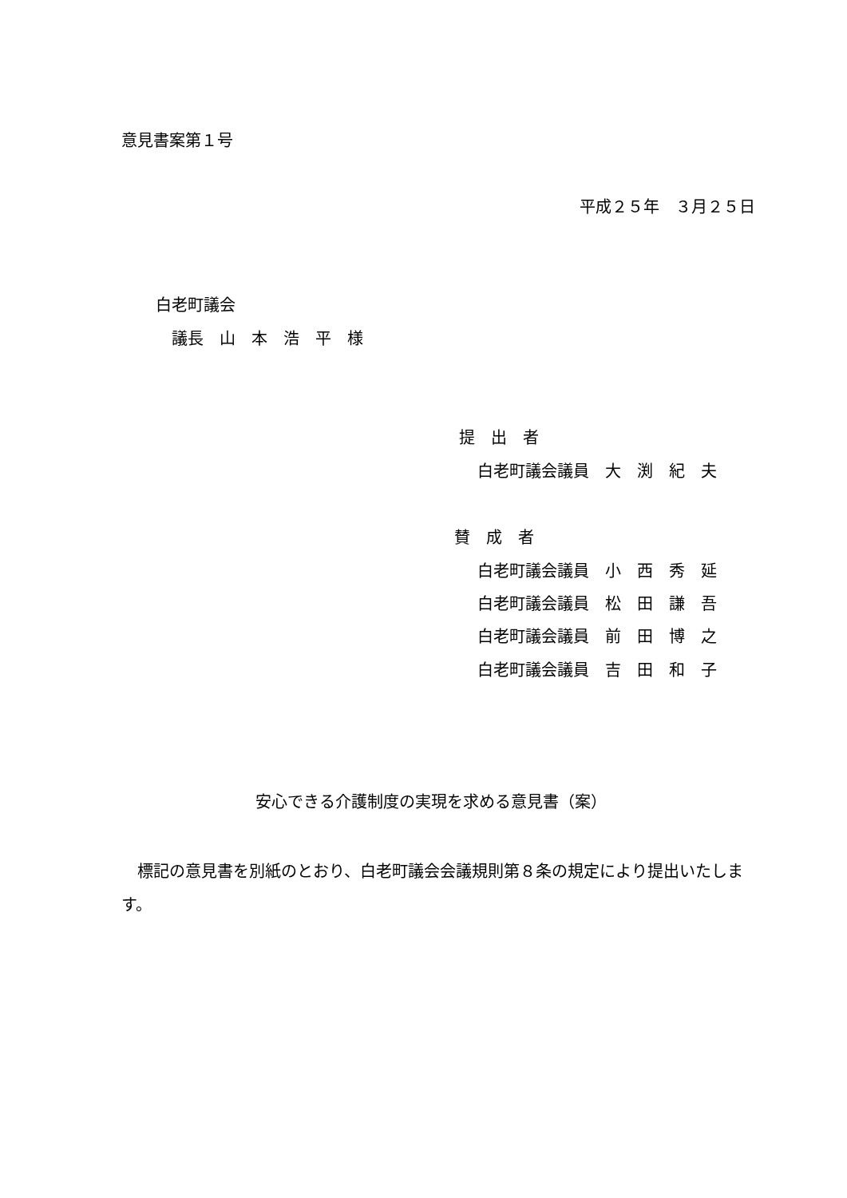意見書案第１号
平成２５年　３月２５日
白老町議会
議長　山　本　浩　平　様
提　出　者
白老町議会議員　大　渕　紀　夫
賛　成　者
白老町議会議員　小　西　秀　延
白老町議会議員　松　田　謙　吾
白老町議会議員　前　田　博　之
白老町議会議員　吉　田　和　子
安心できる介護制度の実現を求める意見書（案）
　標記の意見書を別紙のとおり、白老町議会会議規則第８条の規定により提出いたします。